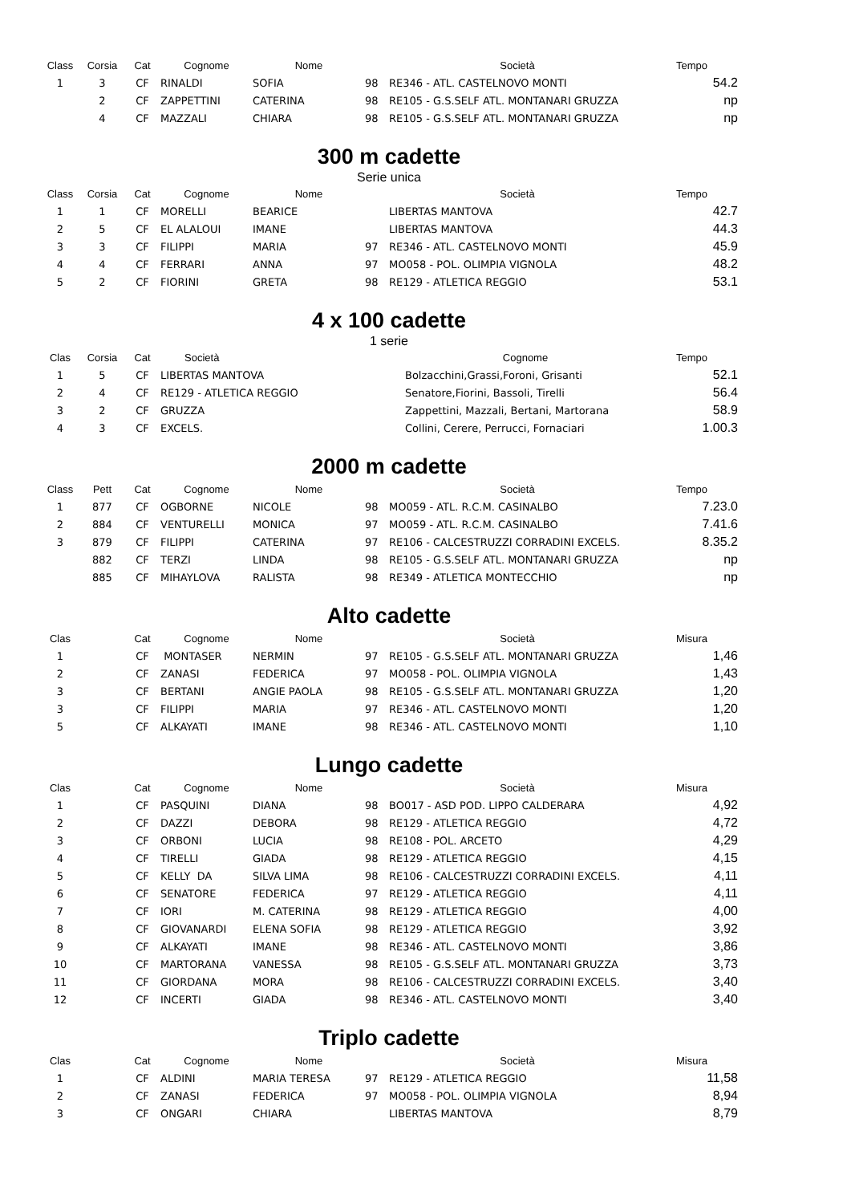| Class | Corsia | Cat | Cognome | Nome | | Società | Tempo |
| --- | --- | --- | --- | --- | --- | --- | --- |
| 1 | 3 | CF | RINALDI | SOFIA | 98 | RE346 - ATL. CASTELNOVO MONTI | 54.2 |
| | 2 | CF | ZAPPETTINI | CATERINA | 98 | RE105 - G.S.SELF ATL. MONTANARI GRUZZA | np |
| | 4 | CF | MAZZALI | CHIARA | 98 | RE105 - G.S.SELF ATL. MONTANARI GRUZZA | np |
300 m cadette
Serie unica
| Class | Corsia | Cat | Cognome | Nome | | Società | Tempo |
| --- | --- | --- | --- | --- | --- | --- | --- |
| 1 | 1 | CF | MORELLI | BEARICE | | LIBERTAS MANTOVA | 42.7 |
| 2 | 5 | CF | EL ALALOUI | IMANE | | LIBERTAS MANTOVA | 44.3 |
| 3 | 3 | CF | FILIPPI | MARIA | 97 | RE346 - ATL. CASTELNOVO MONTI | 45.9 |
| 4 | 4 | CF | FERRARI | ANNA | 97 | MO058 - POL. OLIMPIA VIGNOLA | 48.2 |
| 5 | 2 | CF | FIORINI | GRETA | 98 | RE129 - ATLETICA REGGIO | 53.1 |
4 x 100 cadette
1 serie
| Clas | Corsia | Cat | Società | Cognome | Tempo |
| --- | --- | --- | --- | --- | --- |
| 1 | 5 | CF | LIBERTAS MANTOVA | Bolzacchini,Grassi,Foroni, Grisanti | 52.1 |
| 2 | 4 | CF | RE129 - ATLETICA REGGIO | Senatore,Fiorini, Bassoli, Tirelli | 56.4 |
| 3 | 2 | CF | GRUZZA | Zappettini, Mazzali, Bertani, Martorana | 58.9 |
| 4 | 3 | CF | EXCELS. | Collini, Cerere, Perrucci, Fornaciari | 1.00.3 |
2000 m cadette
| Class | Pett | Cat | Cognome | Nome | | Società | Tempo |
| --- | --- | --- | --- | --- | --- | --- | --- |
| 1 | 877 | CF | OGBORNE | NICOLE | 98 | MO059 - ATL. R.C.M. CASINALBO | 7.23.0 |
| 2 | 884 | CF | VENTURELLI | MONICA | 97 | MO059 - ATL. R.C.M. CASINALBO | 7.41.6 |
| 3 | 879 | CF | FILIPPI | CATERINA | 97 | RE106 - CALCESTRUZZI CORRADINI EXCELS. | 8.35.2 |
| | 882 | CF | TERZI | LINDA | 98 | RE105 - G.S.SELF ATL. MONTANARI GRUZZA | np |
| | 885 | CF | MIHAYLOVA | RALISTA | 98 | RE349 - ATLETICA MONTECCHIO | np |
Alto cadette
| Clas | | Cat | Cognome | Nome | | Società | Misura |
| --- | --- | --- | --- | --- | --- | --- | --- |
| 1 | | CF | MONTASER | NERMIN | 97 | RE105 - G.S.SELF ATL. MONTANARI GRUZZA | 1,46 |
| 2 | | CF | ZANASI | FEDERICA | 97 | MO058 - POL. OLIMPIA VIGNOLA | 1,43 |
| 3 | | CF | BERTANI | ANGIE PAOLA | 98 | RE105 - G.S.SELF ATL. MONTANARI GRUZZA | 1,20 |
| 3 | | CF | FILIPPI | MARIA | 97 | RE346 - ATL. CASTELNOVO MONTI | 1,20 |
| 5 | | CF | ALKAYATI | IMANE | 98 | RE346 - ATL. CASTELNOVO MONTI | 1,10 |
Lungo cadette
| Clas | | Cat | Cognome | Nome | | Società | Misura |
| --- | --- | --- | --- | --- | --- | --- | --- |
| 1 | | CF | PASQUINI | DIANA | 98 | BO017 - ASD POD. LIPPO CALDERARA | 4,92 |
| 2 | | CF | DAZZI | DEBORA | 98 | RE129 - ATLETICA REGGIO | 4,72 |
| 3 | | CF | ORBONI | LUCIA | 98 | RE108 - POL. ARCETO | 4,29 |
| 4 | | CF | TIRELLI | GIADA | 98 | RE129 - ATLETICA REGGIO | 4,15 |
| 5 | | CF | KELLY DA | SILVA LIMA | 98 | RE106 - CALCESTRUZZI CORRADINI EXCELS. | 4,11 |
| 6 | | CF | SENATORE | FEDERICA | 97 | RE129 - ATLETICA REGGIO | 4,11 |
| 7 | | CF | IORI | M. CATERINA | 98 | RE129 - ATLETICA REGGIO | 4,00 |
| 8 | | CF | GIOVANARDI | ELENA SOFIA | 98 | RE129 - ATLETICA REGGIO | 3,92 |
| 9 | | CF | ALKAYATI | IMANE | 98 | RE346 - ATL. CASTELNOVO MONTI | 3,86 |
| 10 | | CF | MARTORANA | VANESSA | 98 | RE105 - G.S.SELF ATL. MONTANARI GRUZZA | 3,73 |
| 11 | | CF | GIORDANA | MORA | 98 | RE106 - CALCESTRUZZI CORRADINI EXCELS. | 3,40 |
| 12 | | CF | INCERTI | GIADA | 98 | RE346 - ATL. CASTELNOVO MONTI | 3,40 |
Triplo cadette
| Clas | | Cat | Cognome | Nome | | Società | Misura |
| --- | --- | --- | --- | --- | --- | --- | --- |
| 1 | | CF | ALDINI | MARIA TERESA | 97 | RE129 - ATLETICA REGGIO | 11,58 |
| 2 | | CF | ZANASI | FEDERICA | 97 | MO058 - POL. OLIMPIA VIGNOLA | 8,94 |
| 3 | | CF | ONGARI | CHIARA | | LIBERTAS MANTOVA | 8,79 |